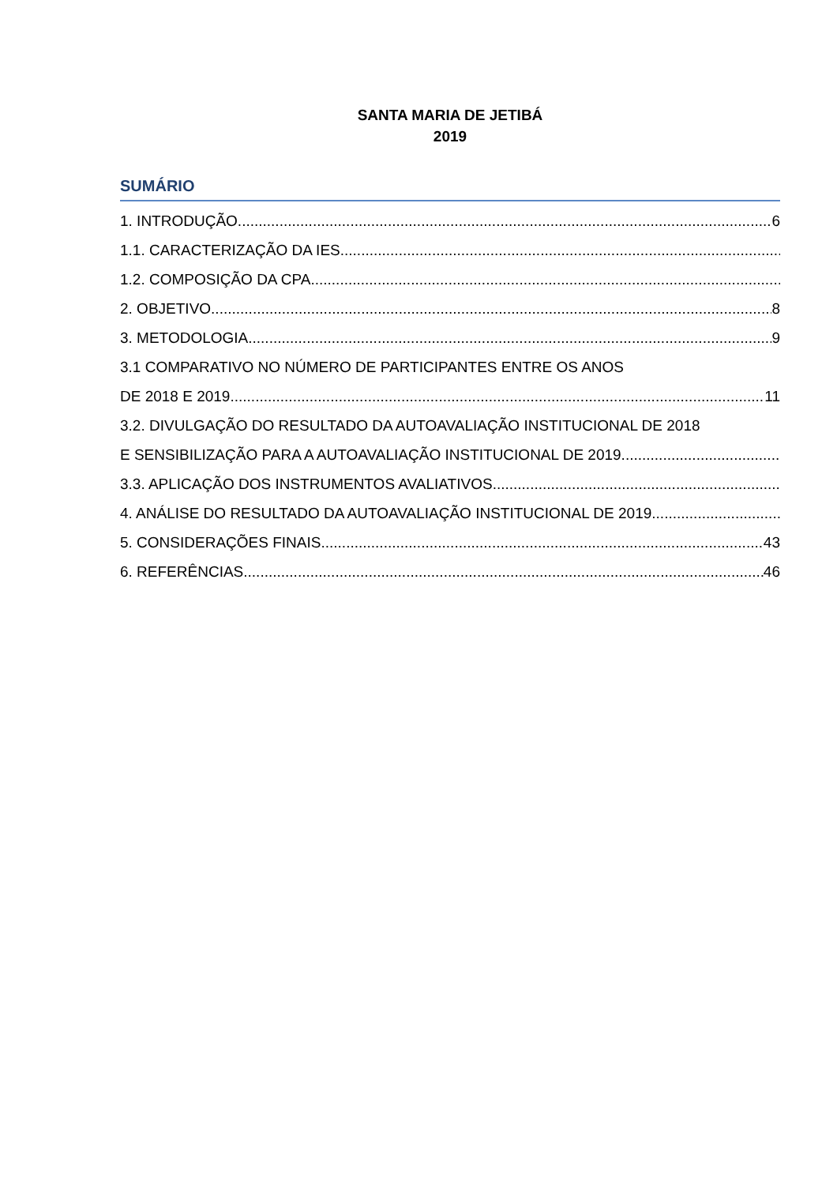SANTA MARIA DE JETIBÁ
2019
SUMÁRIO
1. INTRODUÇÃO 6
1.1. CARACTERIZAÇÃO DA IES
1.2. COMPOSIÇÃO DA CPA
2. OBJETIVO 8
3. METODOLOGIA 9
3.1 COMPARATIVO NO NÚMERO DE PARTICIPANTES ENTRE OS ANOS
DE 2018 E 2019 11
3.2. DIVULGAÇÃO DO RESULTADO DA AUTOAVALIAÇÃO INSTITUCIONAL DE 2018
E SENSIBILIZAÇÃO PARA A AUTOAVALIAÇÃO INSTITUCIONAL DE 2019
3.3. APLICAÇÃO DOS INSTRUMENTOS AVALIATIVOS
4. ANÁLISE DO RESULTADO DA AUTOAVALIAÇÃO INSTITUCIONAL DE 2019
5. CONSIDERAÇÕES FINAIS 43
6. REFERÊNCIAS 46